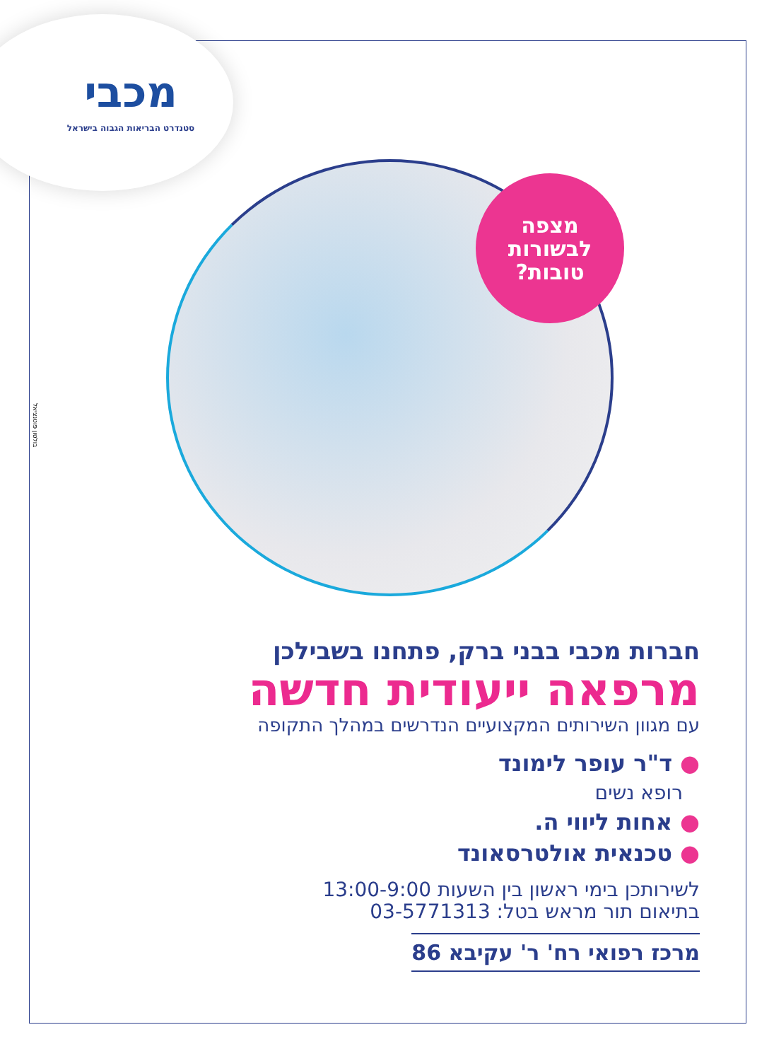מכבי
סטנדרט הבריאות הגבוה בישראל
מצפה
לבשורות
טובות?
בולטון פוטנציאל
חברות מכבי בבני ברק, פתחנו בשבילכן
מרפאה ייעודית חדשה
עם מגוון השירותים המקצועיים הנדרשים במהלך התקופה
● ד"ר עופר לימונד
רופא נשים
● אחות ליווי ה.
● טכנאית אולטרסאונד
לשירותכן בימי ראשון בין השעות 13:00-9:00
בתיאום תור מראש בטל: 03-5771313
מרכז רפואי רח' ר' עקיבא 86